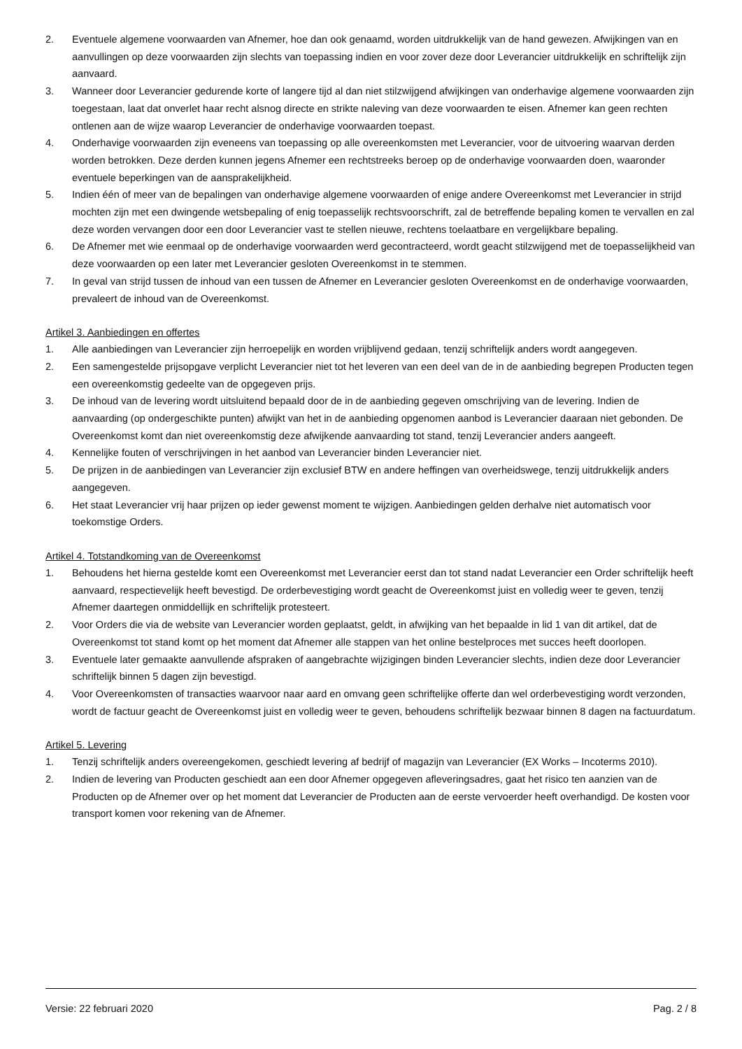2. Eventuele algemene voorwaarden van Afnemer, hoe dan ook genaamd, worden uitdrukkelijk van de hand gewezen. Afwijkingen van en aanvullingen op deze voorwaarden zijn slechts van toepassing indien en voor zover deze door Leverancier uitdrukkelijk en schriftelijk zijn aanvaard.
3. Wanneer door Leverancier gedurende korte of langere tijd al dan niet stilzwijgend afwijkingen van onderhavige algemene voorwaarden zijn toegestaan, laat dat onverlet haar recht alsnog directe en strikte naleving van deze voorwaarden te eisen. Afnemer kan geen rechten ontlenen aan de wijze waarop Leverancier de onderhavige voorwaarden toepast.
4. Onderhavige voorwaarden zijn eveneens van toepassing op alle overeenkomsten met Leverancier, voor de uitvoering waarvan derden worden betrokken. Deze derden kunnen jegens Afnemer een rechtstreeks beroep op de onderhavige voorwaarden doen, waaronder eventuele beperkingen van de aansprakelijkheid.
5. Indien één of meer van de bepalingen van onderhavige algemene voorwaarden of enige andere Overeenkomst met Leverancier in strijd mochten zijn met een dwingende wetsbepaling of enig toepasselijk rechtsvoorschrift, zal de betreffende bepaling komen te vervallen en zal deze worden vervangen door een door Leverancier vast te stellen nieuwe, rechtens toelaatbare en vergelijkbare bepaling.
6. De Afnemer met wie eenmaal op de onderhavige voorwaarden werd gecontracteerd, wordt geacht stilzwijgend met de toepasselijkheid van deze voorwaarden op een later met Leverancier gesloten Overeenkomst in te stemmen.
7. In geval van strijd tussen de inhoud van een tussen de Afnemer en Leverancier gesloten Overeenkomst en de onderhavige voorwaarden, prevaleert de inhoud van de Overeenkomst.
Artikel 3. Aanbiedingen en offertes
1. Alle aanbiedingen van Leverancier zijn herroepelijk en worden vrijblijvend gedaan, tenzij schriftelijk anders wordt aangegeven.
2. Een samengestelde prijsopgave verplicht Leverancier niet tot het leveren van een deel van de in de aanbieding begrepen Producten tegen een overeenkomstig gedeelte van de opgegeven prijs.
3. De inhoud van de levering wordt uitsluitend bepaald door de in de aanbieding gegeven omschrijving van de levering. Indien de aanvaarding (op ondergeschikte punten) afwijkt van het in de aanbieding opgenomen aanbod is Leverancier daaraan niet gebonden. De Overeenkomst komt dan niet overeenkomstig deze afwijkende aanvaarding tot stand, tenzij Leverancier anders aangeeft.
4. Kennelijke fouten of verschrijvingen in het aanbod van Leverancier binden Leverancier niet.
5. De prijzen in de aanbiedingen van Leverancier zijn exclusief BTW en andere heffingen van overheidswege, tenzij uitdrukkelijk anders aangegeven.
6. Het staat Leverancier vrij haar prijzen op ieder gewenst moment te wijzigen. Aanbiedingen gelden derhalve niet automatisch voor toekomstige Orders.
Artikel 4. Totstandkoming van de Overeenkomst
1. Behoudens het hierna gestelde komt een Overeenkomst met Leverancier eerst dan tot stand nadat Leverancier een Order schriftelijk heeft aanvaard, respectievelijk heeft bevestigd. De orderbevestiging wordt geacht de Overeenkomst juist en volledig weer te geven, tenzij Afnemer daartegen onmiddellijk en schriftelijk protesteert.
2. Voor Orders die via de website van Leverancier worden geplaatst, geldt, in afwijking van het bepaalde in lid 1 van dit artikel, dat de Overeenkomst tot stand komt op het moment dat Afnemer alle stappen van het online bestelproces met succes heeft doorlopen.
3. Eventuele later gemaakte aanvullende afspraken of aangebrachte wijzigingen binden Leverancier slechts, indien deze door Leverancier schriftelijk binnen 5 dagen zijn bevestigd.
4. Voor Overeenkomsten of transacties waarvoor naar aard en omvang geen schriftelijke offerte dan wel orderbevestiging wordt verzonden, wordt de factuur geacht de Overeenkomst juist en volledig weer te geven, behoudens schriftelijk bezwaar binnen 8 dagen na factuurdatum.
Artikel 5. Levering
1. Tenzij schriftelijk anders overeengekomen, geschiedt levering af bedrijf of magazijn van Leverancier (EX Works – Incoterms 2010).
2. Indien de levering van Producten geschiedt aan een door Afnemer opgegeven afleveringsadres, gaat het risico ten aanzien van de Producten op de Afnemer over op het moment dat Leverancier de Producten aan de eerste vervoerder heeft overhandigd. De kosten voor transport komen voor rekening van de Afnemer.
Versie: 22 februari 2020 Pag. 2 / 8